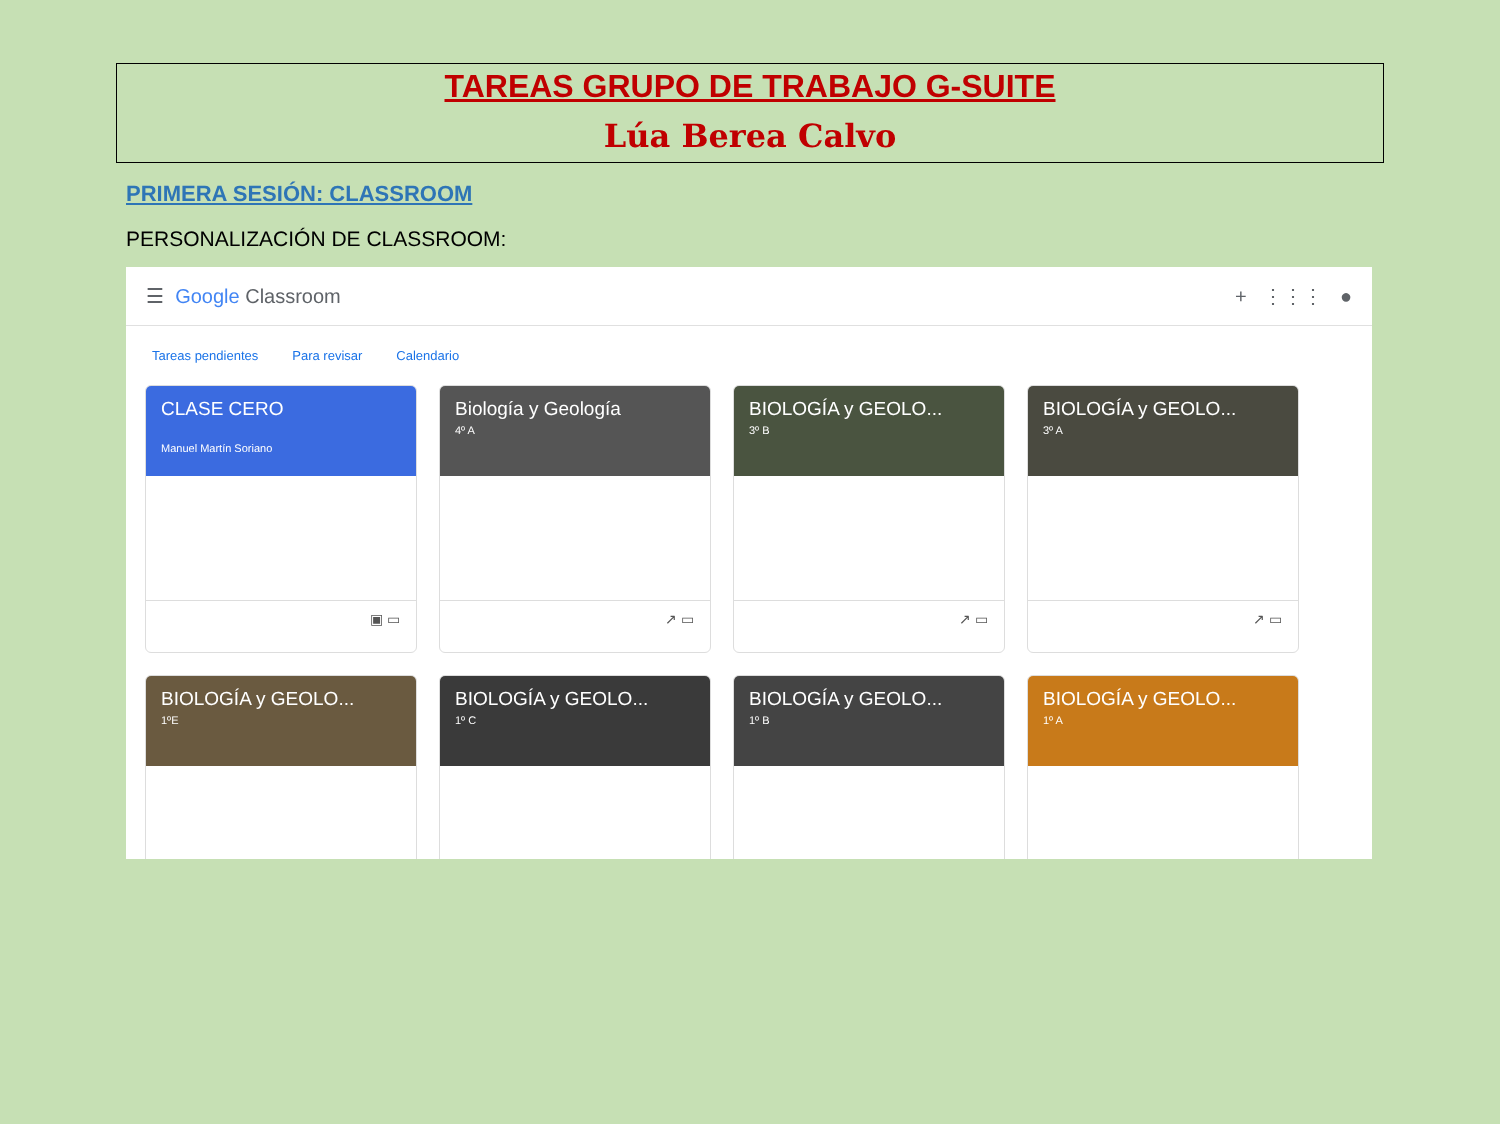TAREAS GRUPO DE TRABAJO G-SUITE
Lúa Berea Calvo
PRIMERA SESIÓN: CLASSROOM
PERSONALIZACIÓN DE CLASSROOM:
☰ Google Classroom + ⋮⋮⋮ ●
Tareas pendientes Para revisar Calendario
CLASE CERO
Manuel Martín Soriano
▣ ▭
Biología y Geología
4º A
↗ ▭
BIOLOGÍA y GEOLO...
3º B
↗ ▭
BIOLOGÍA y GEOLO...
3º A
↗ ▭
BIOLOGÍA y GEOLO...
1ºE
BIOLOGÍA y GEOLO...
1º C
BIOLOGÍA y GEOLO...
1º B
BIOLOGÍA y GEOLO...
1º A